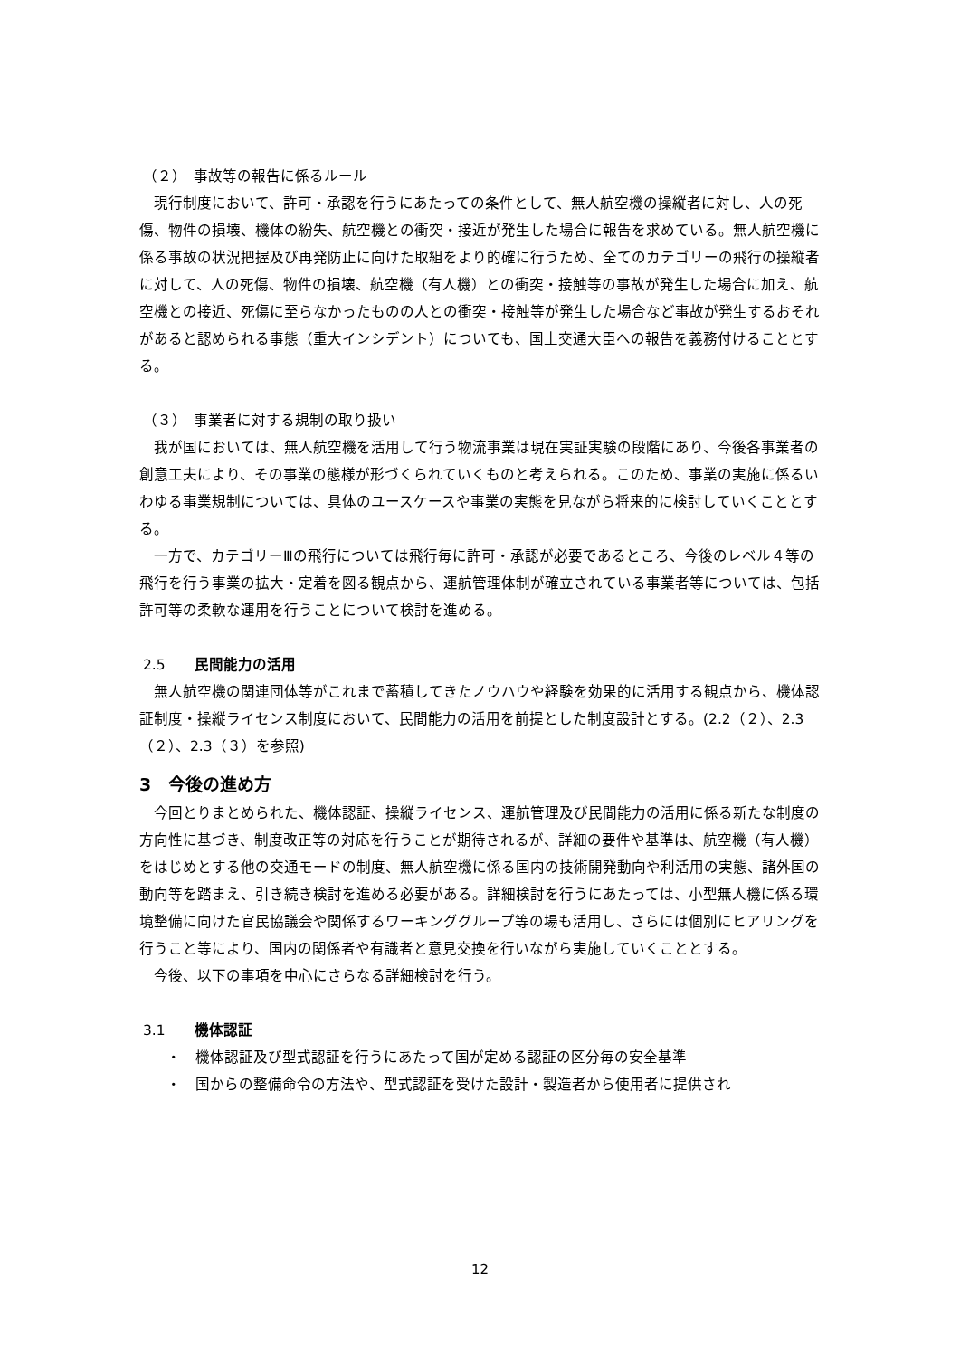（２）　事故等の報告に係るルール
　現行制度において、許可・承認を行うにあたっての条件として、無人航空機の操縦者に対し、人の死傷、物件の損壊、機体の紛失、航空機との衝突・接近が発生した場合に報告を求めている。無人航空機に係る事故の状況把握及び再発防止に向けた取組をより的確に行うため、全てのカテゴリーの飛行の操縦者に対して、人の死傷、物件の損壊、航空機（有人機）との衝突・接触等の事故が発生した場合に加え、航空機との接近、死傷に至らなかったものの人との衝突・接触等が発生した場合など事故が発生するおそれがあると認められる事態（重大インシデント）についても、国土交通大臣への報告を義務付けることとする。
（３）　事業者に対する規制の取り扱い
　我が国においては、無人航空機を活用して行う物流事業は現在実証実験の段階にあり、今後各事業者の創意工夫により、その事業の態様が形づくられていくものと考えられる。このため、事業の実施に係るいわゆる事業規制については、具体のユースケースや事業の実態を見ながら将来的に検討していくこととする。
　一方で、カテゴリーⅢの飛行については飛行毎に許可・承認が必要であるところ、今後のレベル４等の飛行を行う事業の拡大・定着を図る観点から、運航管理体制が確立されている事業者等については、包括許可等の柔軟な運用を行うことについて検討を進める。
2.5　　民間能力の活用
　無人航空機の関連団体等がこれまで蓄積してきたノウハウや経験を効果的に活用する観点から、機体認証制度・操縦ライセンス制度において、民間能力の活用を前提とした制度設計とする。(2.2（２）、2.3（２）、2.3（３）を参照)
3　今後の進め方
　今回とりまとめられた、機体認証、操縦ライセンス、運航管理及び民間能力の活用に係る新たな制度の方向性に基づき、制度改正等の対応を行うことが期待されるが、詳細の要件や基準は、航空機（有人機）をはじめとする他の交通モードの制度、無人航空機に係る国内の技術開発動向や利活用の実態、諸外国の動向等を踏まえ、引き続き検討を進める必要がある。詳細検討を行うにあたっては、小型無人機に係る環境整備に向けた官民協議会や関係するワーキンググループ等の場も活用し、さらには個別にヒアリングを行うこと等により、国内の関係者や有識者と意見交換を行いながら実施していくこととする。
　今後、以下の事項を中心にさらなる詳細検討を行う。
3.1　　機体認証
・　機体認証及び型式認証を行うにあたって国が定める認証の区分毎の安全基準
・　国からの整備命令の方法や、型式認証を受けた設計・製造者から使用者に提供され
12